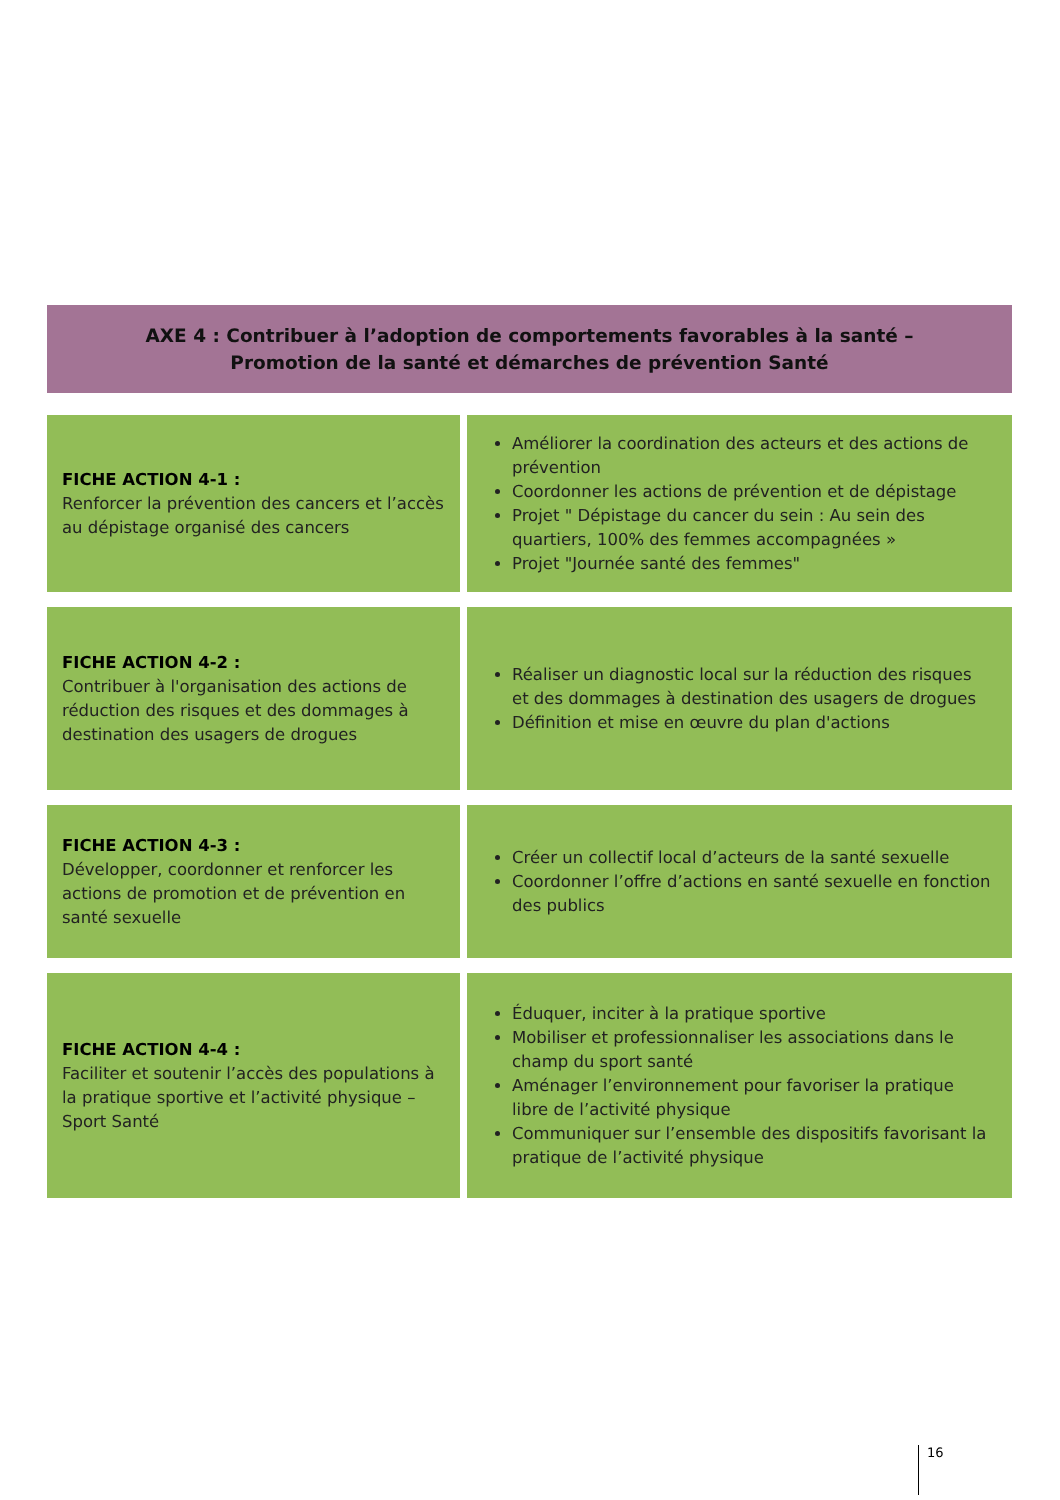AXE 4 : Contribuer à l’adoption de comportements favorables à la santé –
Promotion de la santé et démarches de prévention Santé
| FICHE ACTION 4-1 : Renforcer la prévention des cancers et l’accès au dépistage organisé des cancers | Améliorer la coordination des acteurs et des actions de prévention Coordonner les actions de prévention et de dépistage Projet " Dépistage du cancer du sein : Au sein des quartiers, 100% des femmes accompagnées » Projet "Journée santé des femmes" |
| FICHE ACTION 4-2 : Contribuer à l'organisation des actions de réduction des risques et des dommages à destination des usagers de drogues | Réaliser un diagnostic local sur la réduction des risques et des dommages à destination des usagers de drogues Définition et mise en œuvre du plan d'actions |
| FICHE ACTION 4-3 : Développer, coordonner et renforcer les actions de promotion et de prévention en santé sexuelle | Créer un collectif local d’acteurs de la santé sexuelle Coordonner l’offre d’actions en santé sexuelle en fonction des publics |
| FICHE ACTION 4-4 : Faciliter et soutenir l’accès des populations à la pratique sportive et l’activité physique – Sport Santé | Éduquer, inciter à la pratique sportive Mobiliser et professionnaliser les associations dans le champ du sport santé Aménager l’environnement pour favoriser la pratique libre de l’activité physique Communiquer sur l’ensemble des dispositifs favorisant la pratique de l’activité physique |
16